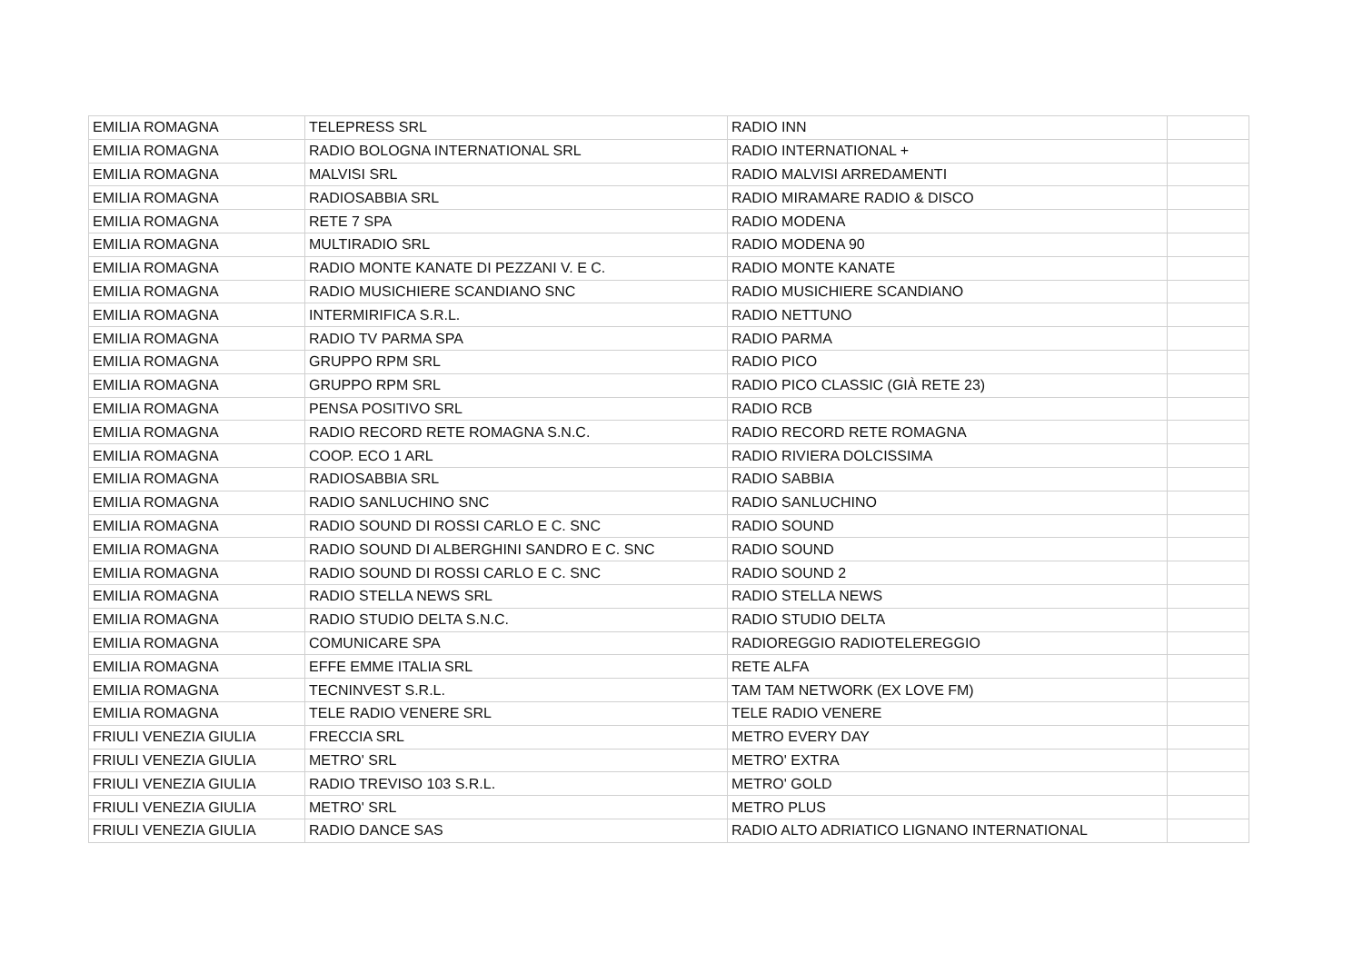| EMILIA ROMAGNA | TELEPRESS SRL | RADIO INN | |
| EMILIA ROMAGNA | RADIO BOLOGNA INTERNATIONAL SRL | RADIO INTERNATIONAL + | |
| EMILIA ROMAGNA | MALVISI SRL | RADIO MALVISI ARREDAMENTI | |
| EMILIA ROMAGNA | RADIOSABBIA SRL | RADIO MIRAMARE RADIO & DISCO | |
| EMILIA ROMAGNA | RETE 7 SPA | RADIO MODENA | |
| EMILIA ROMAGNA | MULTIRADIO SRL | RADIO MODENA 90 | |
| EMILIA ROMAGNA | RADIO MONTE KANATE DI PEZZANI V. E C. | RADIO MONTE KANATE | |
| EMILIA ROMAGNA | RADIO MUSICHIERE SCANDIANO SNC | RADIO MUSICHIERE SCANDIANO | |
| EMILIA ROMAGNA | INTERMIRIFICA S.R.L. | RADIO NETTUNO | |
| EMILIA ROMAGNA | RADIO TV PARMA SPA | RADIO PARMA | |
| EMILIA ROMAGNA | GRUPPO RPM SRL | RADIO PICO | |
| EMILIA ROMAGNA | GRUPPO RPM SRL | RADIO PICO CLASSIC (GIÀ RETE 23) | |
| EMILIA ROMAGNA | PENSA POSITIVO SRL | RADIO RCB | |
| EMILIA ROMAGNA | RADIO RECORD RETE ROMAGNA S.N.C. | RADIO RECORD RETE ROMAGNA | |
| EMILIA ROMAGNA | COOP. ECO 1 ARL | RADIO RIVIERA DOLCISSIMA | |
| EMILIA ROMAGNA | RADIOSABBIA SRL | RADIO SABBIA | |
| EMILIA ROMAGNA | RADIO SANLUCHINO SNC | RADIO SANLUCHINO | |
| EMILIA ROMAGNA | RADIO SOUND DI ROSSI CARLO E C. SNC | RADIO SOUND | |
| EMILIA ROMAGNA | RADIO SOUND DI ALBERGHINI SANDRO E C. SNC | RADIO SOUND | |
| EMILIA ROMAGNA | RADIO SOUND DI ROSSI CARLO E C. SNC | RADIO SOUND 2 | |
| EMILIA ROMAGNA | RADIO STELLA NEWS SRL | RADIO STELLA NEWS | |
| EMILIA ROMAGNA | RADIO STUDIO DELTA S.N.C. | RADIO STUDIO DELTA | |
| EMILIA ROMAGNA | COMUNICARE SPA | RADIOREGGIO RADIOTELEREGGIO | |
| EMILIA ROMAGNA | EFFE EMME ITALIA SRL | RETE ALFA | |
| EMILIA ROMAGNA | TECNINVEST S.R.L. | TAM TAM NETWORK (EX LOVE FM) | |
| EMILIA ROMAGNA | TELE RADIO VENERE SRL | TELE RADIO VENERE | |
| FRIULI VENEZIA GIULIA | FRECCIA SRL | METRO EVERY DAY | |
| FRIULI VENEZIA GIULIA | METRO' SRL | METRO' EXTRA | |
| FRIULI VENEZIA GIULIA | RADIO TREVISO 103 S.R.L. | METRO' GOLD | |
| FRIULI VENEZIA GIULIA | METRO' SRL | METRO PLUS | |
| FRIULI VENEZIA GIULIA | RADIO DANCE SAS | RADIO ALTO ADRIATICO LIGNANO INTERNATIONAL | |